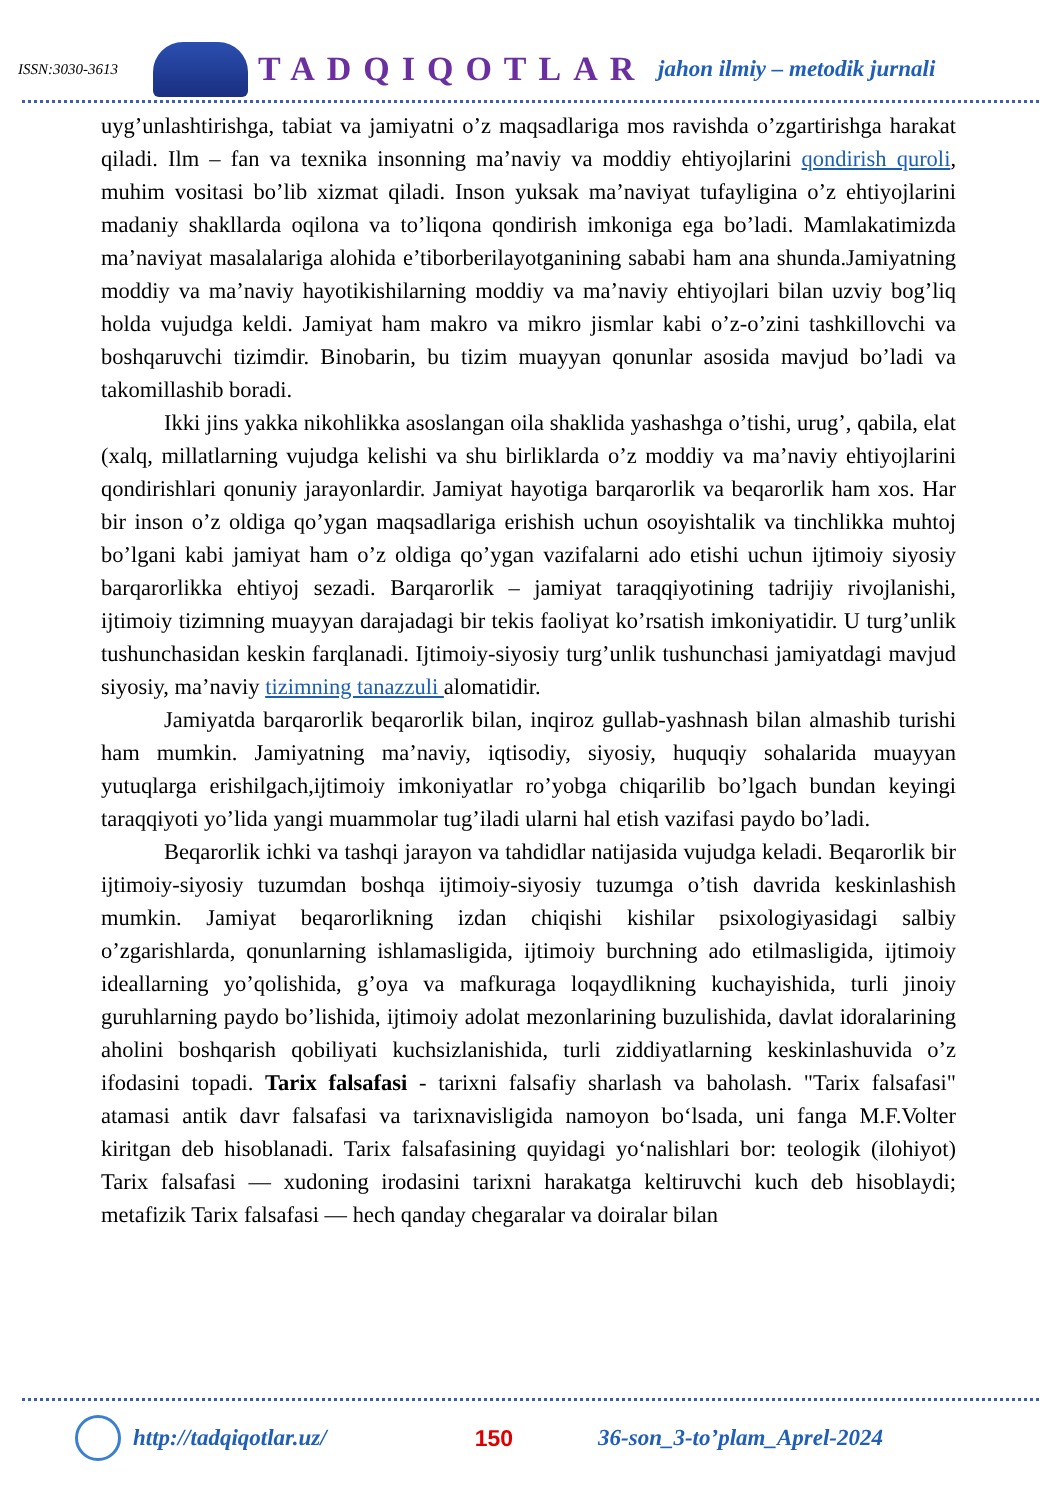ISSN:3030-3613
TADQIQOTLAR jahon ilmiy – metodik jurnali
uyg’unlashtirishga, tabiat va jamiyatni o’z maqsadlariga mos ravishda o’zgartirishga harakat qiladi. Ilm – fan va texnika insonning ma’naviy va moddiy ehtiyojlarini qondirish quroli, muhim vositasi bo’lib xizmat qiladi. Inson yuksak ma’naviyat tufayligina o’z ehtiyojlarini madaniy shakllarda oqilona va to’liqona qondirish imkoniga ega bo’ladi. Mamlakatimizda ma’naviyat masalalariga alohida e’tiborberilayotganining sababi ham ana shunda.Jamiyatning moddiy va ma’naviy hayotikishilarning moddiy va ma’naviy ehtiyojlari bilan uzviy bog’liq holda vujudga keldi. Jamiyat ham makro va mikro jismlar kabi o’z-o’zini tashkillovchi va boshqaruvchi tizimdir. Binobarin, bu tizim muayyan qonunlar asosida mavjud bo’ladi va takomillashib boradi.
Ikki jins yakka nikohlikka asoslangan oila shaklida yashashga o’tishi, urug’, qabila, elat (xalq, millatlarning vujudga kelishi va shu birliklarda o’z moddiy va ma’naviy ehtiyojlarini qondirishlari qonuniy jarayonlardir. Jamiyat hayotiga barqarorlik va beqarorlik ham xos. Har bir inson o’z oldiga qo’ygan maqsadlariga erishish uchun osoyishtalik va tinchlikka muhtoj bo’lgani kabi jamiyat ham o’z oldiga qo’ygan vazifalarni ado etishi uchun ijtimoiy siyosiy barqarorlikka ehtiyoj sezadi. Barqarorlik – jamiyat taraqqiyotining tadrijiy rivojlanishi, ijtimoiy tizimning muayyan darajadagi bir tekis faoliyat ko’rsatish imkoniyatidir. U turg’unlik tushunchasidan keskin farqlanadi. Ijtimoiy-siyosiy turg’unlik tushunchasi jamiyatdagi mavjud siyosiy, ma’naviy tizimning tanazzuli alomatidir.
Jamiyatda barqarorlik beqarorlik bilan, inqiroz gullab-yashnash bilan almashib turishi ham mumkin. Jamiyatning ma’naviy, iqtisodiy, siyosiy, huquqiy sohalarida muayyan yutuqlarga erishilgach,ijtimoiy imkoniyatlar ro’yobga chiqarilib bo’lgach bundan keyingi taraqqiyoti yo’lida yangi muammolar tug’iladi ularni hal etish vazifasi paydo bo’ladi.
Beqarorlik ichki va tashqi jarayon va tahdidlar natijasida vujudga keladi. Beqarorlik bir ijtimoiy-siyosiy tuzumdan boshqa ijtimoiy-siyosiy tuzumga o’tish davrida keskinlashish mumkin. Jamiyat beqarorlikning izdan chiqishi kishilar psixologiyasidagi salbiy o’zgarishlarda, qonunlarning ishlamasligida, ijtimoiy burchning ado etilmasligida, ijtimoiy ideallarning yo’qolishida, g’oya va mafkuraga loqaydlikning kuchayishida, turli jinoiy guruhlarning paydo bo’lishida, ijtimoiy adolat mezonlarining buzulishida, davlat idoralarining aholini boshqarish qobiliyati kuchsizlanishida, turli ziddiyatlarning keskinlashuvida o’z ifodasini topadi. Tarix falsafasi - tarixni falsafiy sharlash va baholash. "Tarix falsafasi" atamasi antik davr falsafasi va tarixnavisligida namoyon bo‘lsada, uni fanga M.F.Volter kiritgan deb hisoblanadi. Tarix falsafasining quyidagi yo‘nalishlari bor: teologik (ilohiyot) Tarix falsafasi — xudoning irodasini tarixni harakatga keltiruvchi kuch deb hisoblaydi; metafizik Tarix falsafasi — hech qanday chegaralar va doiralar bilan
http://tadqiqotlar.uz/ 150 36-son_3-to’plam_Aprel-2024